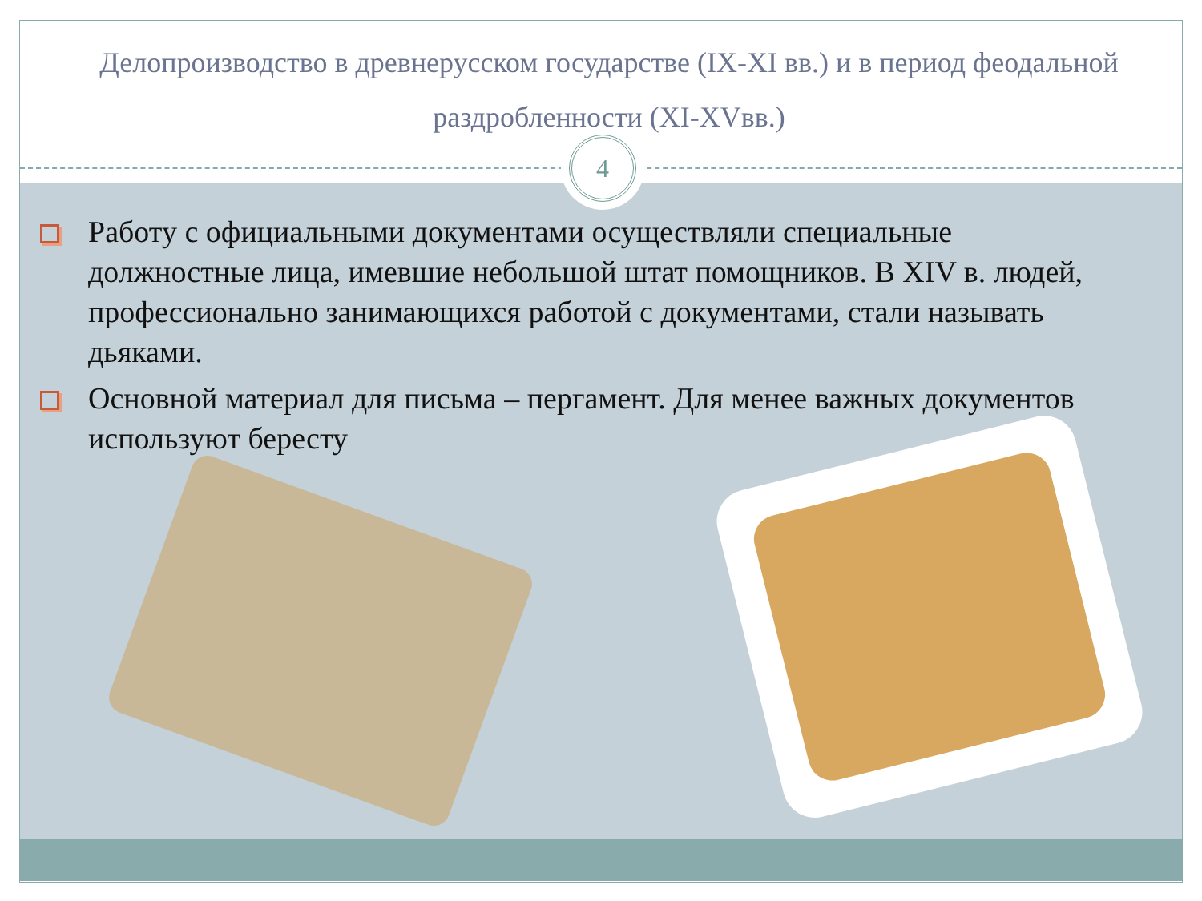Делопроизводство в древнерусском государстве (IX-XI вв.) и в период феодальной раздробленности (XI-XVвв.)
Работу с официальными документами осуществляли специальные должностные лица, имевшие небольшой штат помощников. В XIV в. людей, профессионально занимающихся работой с документами, стали называть дьяками.
Основной материал для письма – пергамент. Для менее важных документов используют бересту
4